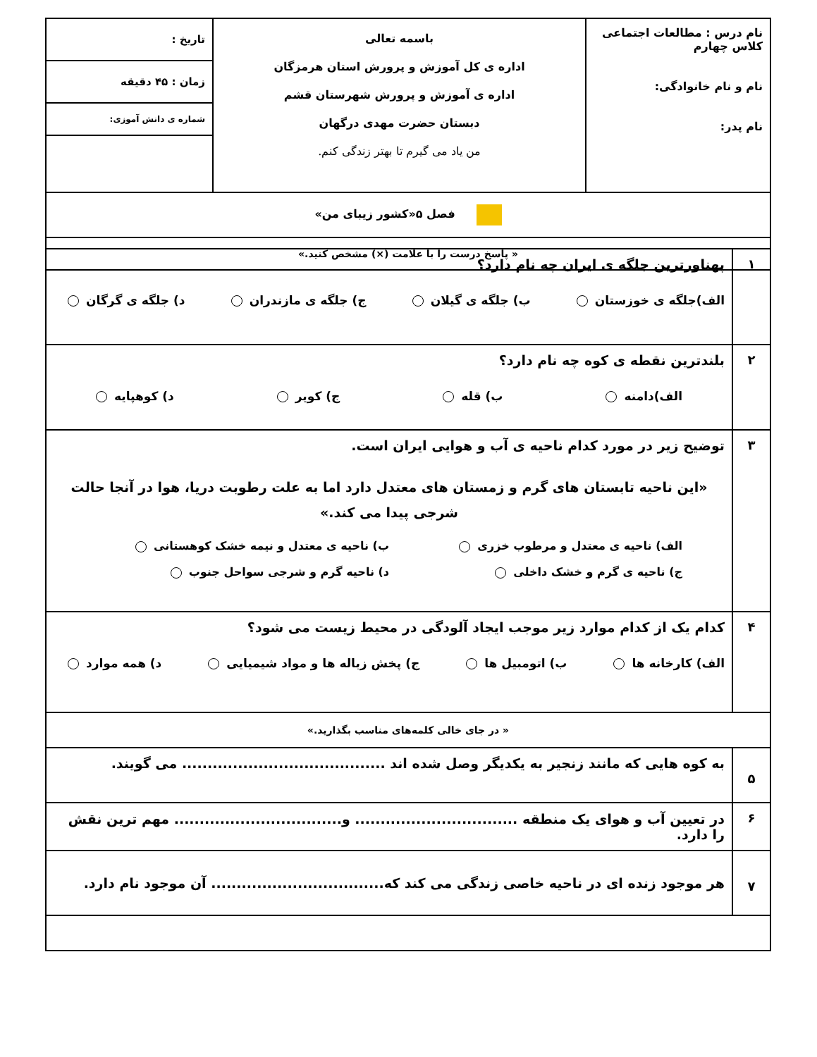| نام درس : مطالعات اجتماعی کلاس چهارم نام و نام خانوادگی: نام پدر: | باسمه تعالی اداره ی کل آموزش و پرورش استان هرمزگان اداره ی آموزش و پرورش شهرستان قشم دبستان حضرت مهدی درگهان من یاد می گیرم تا بهتر زندگی کنم. | تاریخ : زمان : ۴۵ دقیقه شماره ی دانش آموزی: |
| فصل ۵«کشور زیبای من» | | |
| « پاسخ درست را با علامت (×) مشخص کنید.» | | |
| ۱ | پهناورترین جلگه ی ایران چه نام دارد؟ الف)جلگه ی خوزستان ب) جلگه ی گیلان ج) جلگه ی مازندران د) جلگه ی گرگان |
| ۲ | بلندترین نقطه ی کوه چه نام دارد؟ الف)دامنه ب) قله ج) کویر د) کوهپایه |
| ۳ | توضیح زیر در مورد کدام ناحیه ی آب و هوایی ایران است. «این ناحیه تابستان های گرم و زمستان های معتدل دارد اما به علت رطوبت دریا، هوا در آنجا حالت شرجی پیدا می کند.» الف) ناحیه ی معتدل و مرطوب خزری ب) ناحیه ی معتدل و نیمه خشک کوهستانی ج) ناحیه ی گرم و خشک داخلی د) ناحیه گرم و شرجی سواحل جنوب |
| ۴ | کدام یک از کدام موارد زیر موجب ایجاد آلودگی در محیط زیست می شود؟ الف) کارخانه ها ب) اتومبیل ها ج) پخش زباله ها و مواد شیمیایی د) همه موارد |
| « در جای خالی کلمه‌های مناسب بگذارید.» | |
| ۵ | به کوه هایی که مانند زنجیر به یکدیگر وصل شده اند ........................................ می گویند. |
| ۶ | در تعیین آب و هوای یک منطقه ................................ و................................. مهم ترین نقش را دارد. |
| ۷ | هر موجود زنده ای در ناحیه خاصی زندگی می کند که.................................. آن موجود نام دارد. |